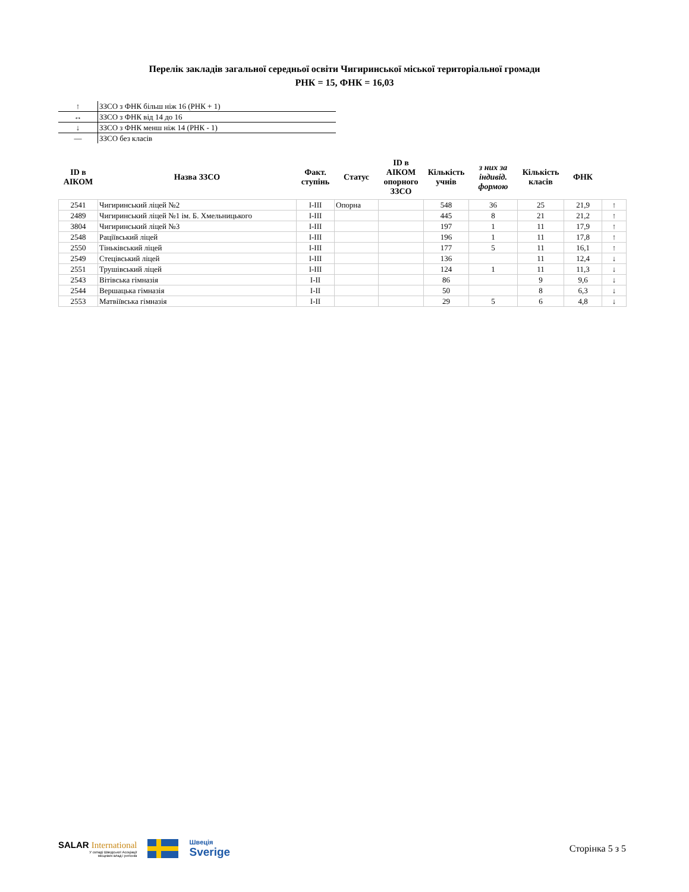Перелік закладів загальної середньої освіти Чигиринської міської територіальної громади
РНК = 15, ФНК = 16,03
| ↑ | ЗЗСО з ФНК більш ніж 16 (РНК + 1) |
| ↔ | ЗЗСО з ФНК від 14 до 16 |
| ↓ | ЗЗСО з ФНК менш ніж 14 (РНК - 1) |
| — | ЗЗСО без класів |
| ID в АІКОМ | Назва ЗЗСО | Факт. ступінь | Статус | ID в АІКОМ опорного ЗЗСО | Кількість учнів | з них за індивід. формою | Кількість класів | ФНК | |
| --- | --- | --- | --- | --- | --- | --- | --- | --- | --- |
| 2541 | Чигиринський ліцей №2 | I-III | Опорна | | 548 | 36 | 25 | 21,9 | ↑ |
| 2489 | Чигиринський ліцей №1 ім. Б. Хмельницького | I-III | | | 445 | 8 | 21 | 21,2 | ↑ |
| 3804 | Чигиринський ліцей №3 | I-III | | | 197 | 1 | 11 | 17,9 | ↑ |
| 2548 | Раціївський ліцей | I-III | | | 196 | 1 | 11 | 17,8 | ↑ |
| 2550 | Тіньківський ліцей | I-III | | | 177 | 5 | 11 | 16,1 | ↑ |
| 2549 | Стецівський ліцей | I-III | | | 136 | | 11 | 12,4 | ↓ |
| 2551 | Трушівський ліцей | I-III | | | 124 | 1 | 11 | 11,3 | ↓ |
| 2543 | Вітівська гімназія | I-II | | | 86 | | 9 | 9,6 | ↓ |
| 2544 | Вершацька гімназія | I-II | | | 50 | | 8 | 6,3 | ↓ |
| 2553 | Матвіївська гімназія | I-II | | | 29 | 5 | 6 | 4,8 | ↓ |
SALAR International
У складі Шведської Асоціації
місцевих влад і регіонів
Швеція
Sverige
Сторінка 5 з 5